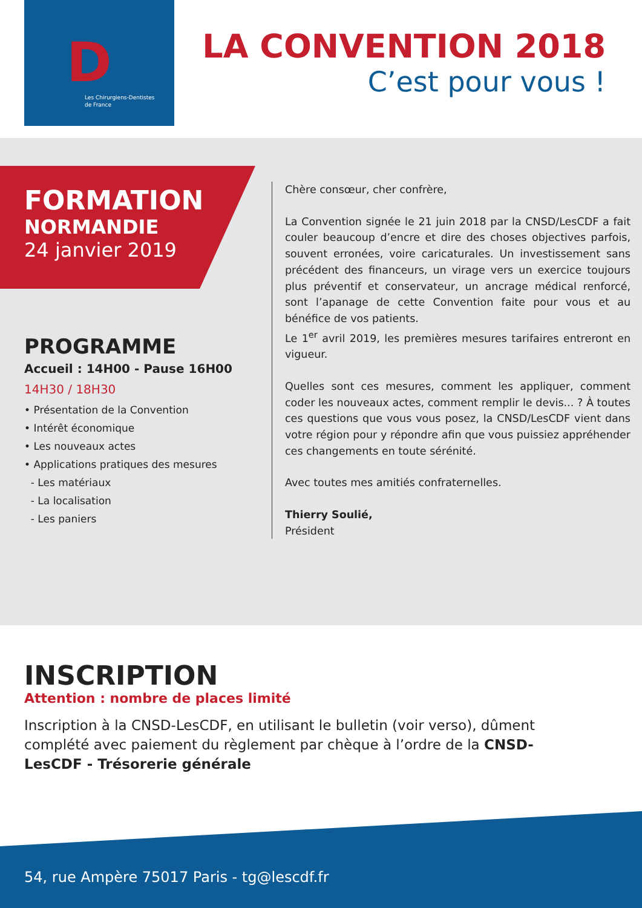Les Chirurgiens-Dentistes
de France
D
LA CONVENTION 2018
C’est pour vous !
FORMATION
NORMANDIE
24 janvier 2019
PROGRAMME
Accueil : 14H00 - Pause 16H00
14H30 / 18H30
• Présentation de la Convention
• Intérêt économique
• Les nouveaux actes
• Applications pratiques des mesures
- Les matériaux
- La localisation
- Les paniers
Chère consœur, cher confrère,
La Convention signée le 21 juin 2018 par la CNSD/LesCDF a fait couler beaucoup d’encre et dire des choses objectives parfois, souvent erronées, voire caricaturales. Un investissement sans précédent des financeurs, un virage vers un exercice toujours plus préventif et conservateur, un ancrage médical renforcé, sont l’apanage de cette Convention faite pour vous et au bénéfice de vos patients.
Le 1<sup>er</sup> avril 2019, les premières mesures tarifaires entreront en vigueur.
Quelles sont ces mesures, comment les appliquer, comment coder les nouveaux actes, comment remplir le devis... ? À toutes ces questions que vous vous posez, la CNSD/LesCDF vient dans votre région pour y répondre afin que vous puissiez appréhender ces changements en toute sérénité.
Avec toutes mes amitiés confraternelles.
Thierry Soulié,
Président
INSCRIPTION
Attention : nombre de places limité
Inscription à la CNSD-LesCDF, en utilisant le bulletin (voir verso), dûment complété avec paiement du règlement par chèque à l’ordre de la CNSD-LesCDF - Trésorerie générale
54, rue Ampère 75017 Paris - tg@lescdf.fr